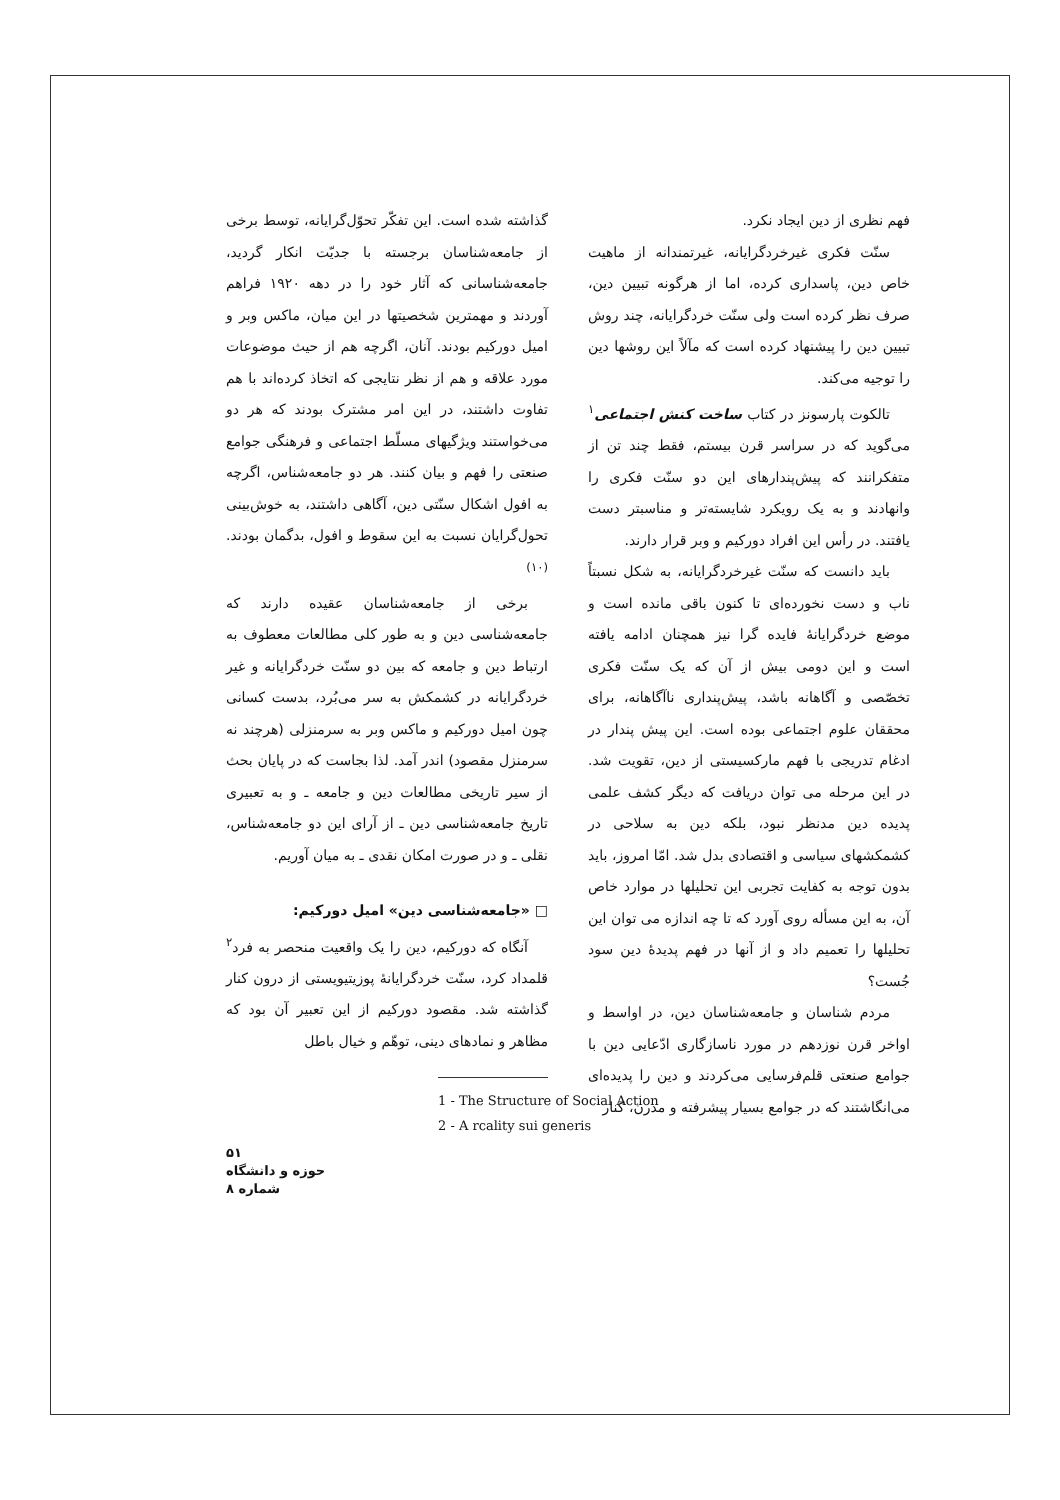فهم نظری از دین ایجاد نکرد.
سنّت فکری غیرخردگرایانه، غیرتمندانه از ماهیت خاص دین، پاسداری کرده، اما از هرگونه تبیین دین، صرف نظر کرده است ولی سنّت خردگرایانه، چند روش تبیین دین را پیشنهاد کرده است که مآلاً این روشها دین را توجیه می‌کند.
تالکوت پارسونز در کتاب ساخت کنش اجتماعی<sup>۱</sup> می‌گوید که در سراسر قرن بیستم، فقط چند تن از متفکرانند که پیش‌پندارهای این دو سنّت فکری را وانهادند و به یک رویکرد شایسته‌تر و مناسبتر دست یافتند. در رأس این افراد دورکیم و وبر قرار دارند.
باید دانست که سنّت غیرخردگرایانه، به شکل نسبتاً ناب و دست نخورده‌ای تا کنون باقی مانده است و موضع خردگرایانهٔ فایده گرا نیز همچنان ادامه یافته است و این دومی بیش از آن که یک سنّت فکری تخصّصی و آگاهانه باشد، پیش‌پنداری ناآگاهانه، برای محققان علوم اجتماعی بوده است. این پیش پندار در ادغام تدریجی با فهم مارکسیستی از دین، تقویت شد. در این مرحله می توان دریافت که دیگر کشف علمی پدیده دین مدنظر نبود، بلکه دین به سلاحی در کشمکشهای سیاسی و اقتصادی بدل شد. امّا امروز، باید بدون توجه به کفایت تجربی این تحلیلها در موارد خاص آن، به این مسأله روی آورد که تا چه اندازه می توان این تحلیلها را تعمیم داد و از آنها در فهم پدیدهٔ دین سود جُست؟
مردم شناسان و جامعه‌شناسان دین، در اواسط و اواخر قرن نوزدهم در مورد ناسازگاری ادّعایی دین با جوامع صنعتی قلم‌فرسایی می‌کردند و دین را پدیده‌ای می‌انگاشتند که در جوامع بسیار پیشرفته و مدرن، کنار
گذاشته شده است. این تفکّر تحوّل‌گرایانه، توسط برخی از جامعه‌شناسان برجسته با جدیّت انکار گردید، جامعه‌شناسانی که آثار خود را در دهه ۱۹۲۰ فراهم آوردند و مهمترین شخصیتها در این میان، ماکس وبر و امیل دورکیم بودند. آنان، اگرچه هم از حیث موضوعات مورد علاقه و هم از نظر نتایجی که اتخاذ کرده‌اند با هم تفاوت داشتند، در این امر مشترک بودند که هر دو می‌خواستند ویژگیهای مسلّط اجتماعی و فرهنگی جوامع صنعتی را فهم و بیان کنند. هر دو جامعه‌شناس، اگرچه به افول اشکال سنّتی دین، آگاهی داشتند، به خوش‌بینی تحول‌گرایان نسبت به این سقوط و افول، بدگمان بودند.<sup>(۱۰)</sup>
برخی از جامعه‌شناسان عقیده دارند که جامعه‌شناسی دین و به طور کلی مطالعات معطوف به ارتباط دین و جامعه که بین دو سنّت خردگرایانه و غیر خردگرایانه در کشمکش به سر می‌بُرد، بدست کسانی چون امیل دورکیم و ماکس وبر به سرمنزلی (هرچند نه سرمنزل مقصود) اندر آمد. لذا بجاست که در پایان بحث از سیر تاریخی مطالعات دین و جامعه ـ و به تعبیری تاریخ جامعه‌شناسی دین ـ از آرای این دو جامعه‌شناس، نقلی ـ و در صورت امکان نقدی ـ به میان آوریم.
□ «جامعه‌شناسی دین» امیل دورکیم:
آنگاه که دورکیم، دین را یک واقعیت منحصر به فرد<sup>۲</sup> قلمداد کرد، سنّت خردگرایانهٔ پوزیتیویستی از درون کنار گذاشته شد. مقصود دورکیم از این تعبیر آن بود که مظاهر و نمادهای دینی، توهّم و خیال باطل
1 - The Structure of Social Action
2 - A rcality sui generis
۵۱
حوزه و دانشگاه
شماره ۸